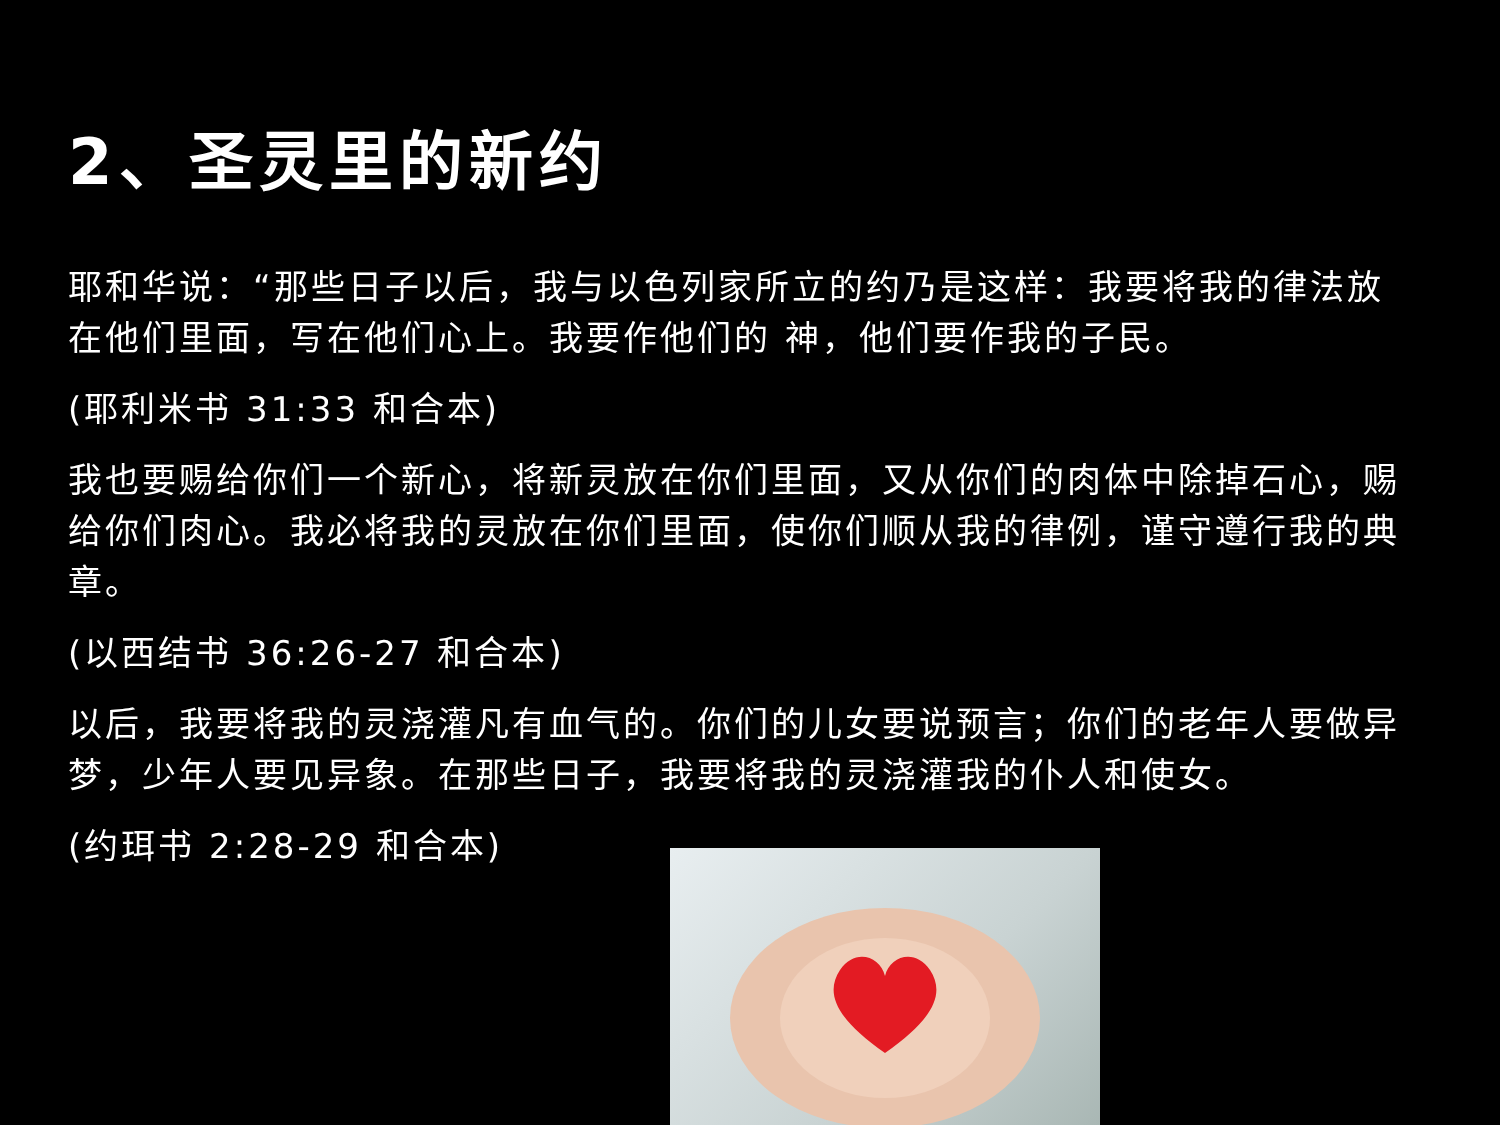2、圣灵里的新约
耶和华说：“那些日子以后，我与以色列家所立的约乃是这样：我要将我的律法放在他们里面，写在他们心上。我要作他们的 神，他们要作我的子民。
(耶利米书 31:33 和合本)
我也要赐给你们一个新心，将新灵放在你们里面，又从你们的肉体中除掉石心，赐给你们肉心。我必将我的灵放在你们里面，使你们顺从我的律例，谨守遵行我的典章。
(以西结书 36:26-27 和合本)
以后，我要将我的灵浇灌凡有血气的。你们的儿女要说预言；你们的老年人要做异梦，少年人要见异象。在那些日子，我要将我的灵浇灌我的仆人和使女。
(约珥书 2:28-29 和合本)